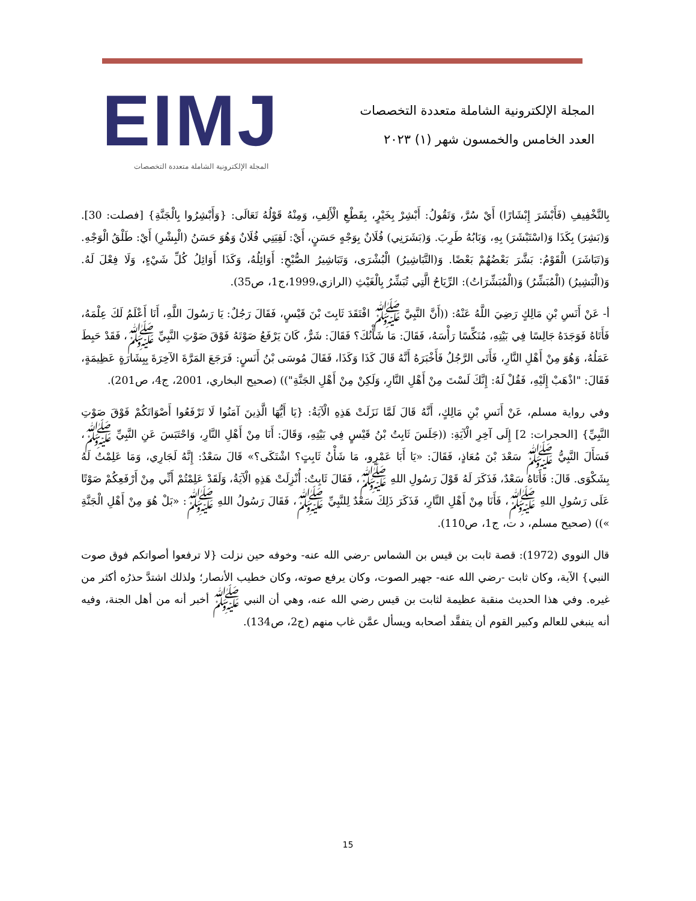EIMJ
المجلة الإلكترونية الشاملة متعددة التخصصات
المجلة الإلكترونية الشاملة متعددة التخصصات
العدد الخامس والخمسون شهر (١) ٢٠٢٣
بِالتَّخْفِيفِ (فَأَبْشَرَ إِبْشَارًا) أَيْ سُرَّ، وَتَقُولُ: أَبْشِرْ بِخَيْرٍ، بِقَطْعِ الْأَلِفِ، وَمِنْهُ قَوْلُهُ تَعَالَى: {وَأَبْشِرُوا بِالْجَنَّةِ} [فصلت: 30]. وَ(بَشِرَ) بِكَذَا وَ(اسْتَبْشَرَ) بِهِ، وَبَابُهُ طَرِبَ. وَ(بَشَرَنِي) فُلَانٌ بِوَجْهٍ حَسَنٍ، أَيْ: لَقِيَنِي فُلَانٌ وَهُوَ حَسَنُ (الْبِشْرِ) أَيْ: طَلْقُ الْوَجْهِ. وَ(تَبَاشَرَ) الْقَوْمُ: بَشَّرَ بَعْضُهُمْ بَعْضًا. وَ(التَّبَاشِيرُ) الْبُشْرَى، وَتَبَاشِيرُ الصُّبْحِ: أَوَائِلُهُ، وَكَذَا أَوَائِلُ كُلِّ شَيْءٍ، وَلَا فِعْلَ لَهُ. وَ(الْبَشِيرُ) (الْمُبَشِّرُ) وَ(الْمُبَشِّرَاتُ): الرِّيَاحُ الَّتِي تُبَشِّرُ بِالْغَيْثِ (الرازي،1999،ج1، ص35).
أ- عَنْ أَنَسِ بْنِ مَالِكٍ رَضِيَ اللَّهُ عَنْهُ: ((أَنَّ النَّبِيَّ ﷺ افْتَقَدَ ثَابِتَ بْنَ قَيْسٍ، فَقَالَ رَجُلٌ: يَا رَسُولَ اللَّهِ، أَنَا أَعْلَمُ لَكَ عِلْمَهُ، فَأَتَاهُ فَوَجَدَهُ جَالِسًا فِي بَيْتِهِ، مُنَكِّسًا رَأْسَهُ، فَقَالَ: مَا شَأْنُكَ؟ فَقَالَ: شَرٌّ، كَانَ يَرْفَعُ صَوْتَهُ فَوْقَ صَوْتِ النَّبِيِّ ﷺ، فَقَدْ حَبِطَ عَمَلُهُ، وَهُوَ مِنْ أَهْلِ النَّارِ، فَأَتَى الرَّجُلُ فَأَخْبَرَهُ أَنَّهُ قَالَ كَذَا وَكَذَا، فَقَالَ مُوسَى بْنُ أَنَسٍ: فَرَجَعَ المَرَّةَ الآخِرَةَ بِبِشَارَةٍ عَظِيمَةٍ، فَقَالَ: "اذْهَبْ إِلَيْهِ، فَقُلْ لَهُ: إِنَّكَ لَسْتَ مِنْ أَهْلِ النَّارِ، وَلَكِنْ مِنْ أَهْلِ الجَنَّةِ")) (صحيح البخاري، 2001، ج4، ص201).
وفي رواية مسلم، عَنْ أَنَسِ بْنِ مَالِكٍ، أَنَّهُ قَالَ لَمَّا نَزَلَتْ هَذِهِ الْآيَةُ: {يَا أَيُّهَا الَّذِينَ آمَنُوا لَا تَرْفَعُوا أَصْوَاتَكُمْ فَوْقَ صَوْتِ النَّبِيِّ} [الحجرات: 2] إِلَى آخِرِ الْآيَةِ: ((جَلَسَ ثَابِتُ بْنُ قَيْسٍ فِي بَيْتِهِ، وَقَالَ: أَنَا مِنْ أَهْلِ النَّارِ، وَاحْتَبَسَ عَنِ النَّبِيِّ ﷺ، فَسَأَلَ النَّبِيُّ ﷺ سَعْدَ بْنَ مُعَاذٍ، فَقَالَ: «يَا أَبَا عَمْرٍو، مَا شَأْنُ ثَابِتٍ؟ اشْتَكَى؟» قَالَ سَعْدٌ: إِنَّهُ لَجَارِي، وَمَا عَلِمْتُ لَهُ بِشَكْوَى. قَالَ: فَأَتَاهُ سَعْدٌ، فَذَكَرَ لَهُ قَوْلَ رَسُولِ اللهِ ﷺ، فَقَالَ ثَابِتٌ: أُنْزِلَتْ هَذِهِ الْآيَةُ، وَلَقَدْ عَلِمْتُمْ أَنِّي مِنْ أَرْفَعِكُمْ صَوْتًا عَلَى رَسُولِ اللهِ ﷺ، فَأَنَا مِنْ أَهْلِ النَّارِ، فَذَكَرَ ذَلِكَ سَعْدٌ لِلنَّبِيِّ ﷺ، فَقَالَ رَسُولُ اللهِ ﷺ: «بَلْ هُوَ مِنْ أَهْلِ الْجَنَّةِ »)) (صحيح مسلم، د ت، ج1، ص110).
قال النووي (1972): قصة ثابت بن قيس بن الشماس -رضي الله عنه- وخوفه حين نزلت {لا ترفعوا أصواتكم فوق صوت النبي} الآية، وكان ثابت -رضي الله عنه- جهير الصوت، وكان يرفع صوته، وكان خطيب الأنصار؛ ولذلك اشتدَّ حذرُه أكثر من غيره. وفي هذا الحديث منقبة عظيمة لثابت بن قيس رضي الله عنه، وهي أن النبي ﷺ أخبر أنه من أهل الجنة، وفيه أنه ينبغي للعالم وكبير القوم أن يتفقَّد أصحابه ويسأل عمَّن غاب منهم (ج2، ص134).
15